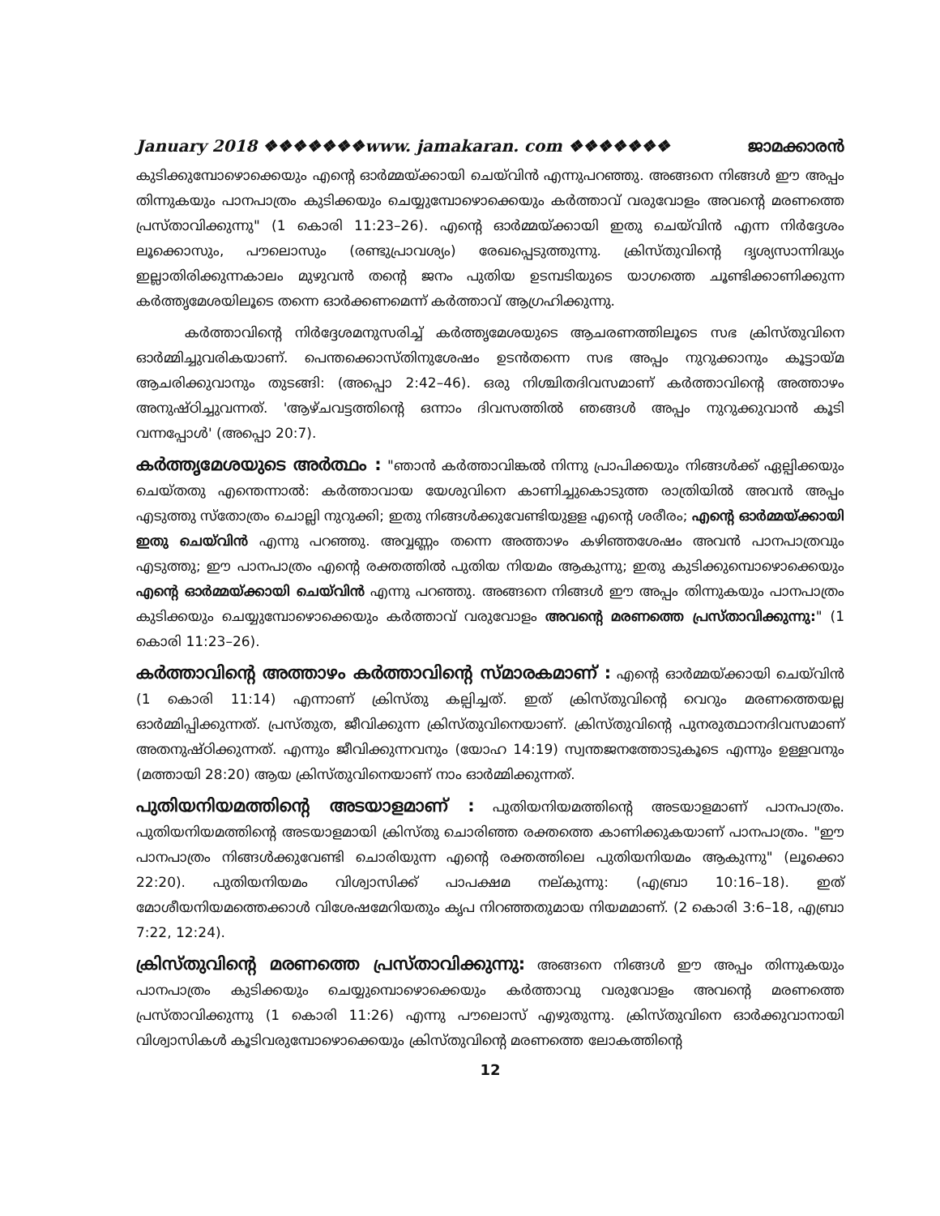January 2018 ❖❖❖❖❖❖❖www. jamakaran. com ❖❖❖❖❖❖❖ ജാമക്കാരൻ
കുടിക്കുമ്പോഴൊക്കെയും എന്റെ ഓർമ്മയ്ക്കായി ചെയ്‌വിൻ എന്നുപറഞ്ഞു. അങ്ങനെ നിങ്ങൾ ഈ അപ്പം തിന്നുകയും പാനപാത്രം കുടിക്കയും ചെയ്യുമ്പോഴൊക്കെയും കർത്താവ് വരുവോളം അവന്റെ മരണത്തെ പ്രസ്താവിക്കുന്നു" (1 കൊരി 11:23–26). എന്റെ ഓർമ്മയ്ക്കായി ഇതു ചെയ്‌വിൻ എന്ന നിർദ്ദേശം ലൂക്കൊസും, പൗലൊസും (രണ്ടുപ്രാവശ്യം) രേഖപ്പെടുത്തുന്നു. ക്രിസ്തുവിന്റെ ദൃശ്യസാന്നിദ്ധ്യം ഇല്ലാതിരിക്കുന്നകാലം മുഴുവൻ തന്റെ ജനം പുതിയ ഉടമ്പടിയുടെ യാഗത്തെ ചൂണ്ടിക്കാണിക്കുന്ന കർത്തൃമേശയിലൂടെ തന്നെ ഓർക്കണമെന്ന് കർത്താവ് ആഗ്രഹിക്കുന്നു.
കർത്താവിന്റെ നിർദ്ദേശമനുസരിച്ച് കർത്തൃമേശയുടെ ആചരണത്തിലൂടെ സഭ ക്രിസ്തുവിനെ ഓർമ്മിച്ചുവരികയാണ്. പെന്തക്കൊസ്തിനുശേഷം ഉടൻതന്നെ സഭ അപ്പം നുറുക്കാനും കൂട്ടായ്മ ആചരിക്കുവാനും തുടങ്ങി: (അപ്പൊ 2:42–46). ഒരു നിശ്ചിതദിവസമാണ് കർത്താവിന്റെ അത്താഴം അനുഷ്ഠിച്ചുവന്നത്. 'ആഴ്ചവട്ടത്തിന്റെ ഒന്നാം ദിവസത്തിൽ ഞങ്ങൾ അപ്പം നുറുക്കുവാൻ കൂടി വന്നപ്പോൾ' (അപ്പൊ 20:7).
കർത്തൃമേശയുടെ അർത്ഥം : "ഞാൻ കർത്താവിങ്കൽ നിന്നു പ്രാപിക്കയും നിങ്ങൾക്ക് ഏല്പിക്കയും ചെയ്തതു എന്തെന്നാൽ: കർത്താവായ യേശുവിനെ കാണിച്ചുകൊടുത്ത രാത്രിയിൽ അവൻ അപ്പം എടുത്തു സ്തോത്രം ചൊല്ലി നുറുക്കി; ഇതു നിങ്ങൾക്കുവേണ്ടിയുളള എന്റെ ശരീരം; എന്റെ ഓർമ്മയ്ക്കായി ഇതു ചെയ്‌വിൻ എന്നു പറഞ്ഞു. അവ്വണ്ണം തന്നെ അത്താഴം കഴിഞ്ഞശേഷം അവൻ പാനപാത്രവും എടുത്തു; ഈ പാനപാത്രം എന്റെ രക്തത്തിൽ പുതിയ നിയമം ആകുന്നു; ഇതു കുടിക്കുമ്പൊഴൊക്കെയും എന്റെ ഓർമ്മയ്ക്കായി ചെയ്‌വിൻ എന്നു പറഞ്ഞു. അങ്ങനെ നിങ്ങൾ ഈ അപ്പം തിന്നുകയും പാനപാത്രം കുടിക്കയും ചെയ്യുമ്പോഴൊക്കെയും കർത്താവ് വരുവോളം അവന്റെ മരണത്തെ പ്രസ്താവിക്കുന്നു:" (1 കൊരി 11:23–26).
കർത്താവിന്റെ അത്താഴം കർത്താവിന്റെ സ്മാരകമാണ് : എന്റെ ഓർമ്മയ്ക്കായി ചെയ്‌വിൻ (1 കൊരി 11:14) എന്നാണ് ക്രിസ്തു കല്പിച്ചത്. ഇത് ക്രിസ്തുവിന്റെ വെറും മരണത്തെയല്ല ഓർമ്മിപ്പിക്കുന്നത്. പ്രസ്തുത, ജീവിക്കുന്ന ക്രിസ്തുവിനെയാണ്. ക്രിസ്തുവിന്റെ പുനരുത്ഥാനദിവസമാണ് അതനുഷ്ഠിക്കുന്നത്. എന്നും ജീവിക്കുന്നവനും (യോഹ 14:19) സ്വന്തജനത്തോടുകൂടെ എന്നും ഉള്ളവനും (മത്തായി 28:20) ആയ ക്രിസ്തുവിനെയാണ് നാം ഓർമ്മിക്കുന്നത്.
പുതിയനിയമത്തിന്റെ അടയാളമാണ് : പുതിയനിയമത്തിന്റെ അടയാളമാണ് പാനപാത്രം. പുതിയനിയമത്തിന്റെ അടയാളമായി ക്രിസ്തു ചൊരിഞ്ഞ രക്തത്തെ കാണിക്കുകയാണ് പാനപാത്രം. "ഈ പാനപാത്രം നിങ്ങൾക്കുവേണ്ടി ചൊരിയുന്ന എന്റെ രക്തത്തിലെ പുതിയനിയമം ആകുന്നു" (ലൂക്കൊ 22:20). പുതിയനിയമം വിശ്വാസിക്ക് പാപക്ഷമ നല്കുന്നു: (എബ്രാ 10:16–18). ഇത് മോശീയനിയമത്തെക്കാൾ വിശേഷമേറിയതും കൃപ നിറഞ്ഞതുമായ നിയമമാണ്. (2 കൊരി 3:6–18, എബ്രാ 7:22, 12:24).
ക്രിസ്തുവിന്റെ മരണത്തെ പ്രസ്താവിക്കുന്നു: അങ്ങനെ നിങ്ങൾ ഈ അപ്പം തിന്നുകയും പാനപാത്രം കുടിക്കയും ചെയ്യുമ്പൊഴൊക്കെയും കർത്താവു വരുവോളം അവന്റെ മരണത്തെ പ്രസ്താവിക്കുന്നു (1 കൊരി 11:26) എന്നു പൗലൊസ് എഴുതുന്നു. ക്രിസ്തുവിനെ ഓർക്കുവാനായി വിശ്വാസികൾ കൂടിവരുമ്പോഴൊക്കെയും ക്രിസ്തുവിന്റെ മരണത്തെ ലോകത്തിന്റെ
12